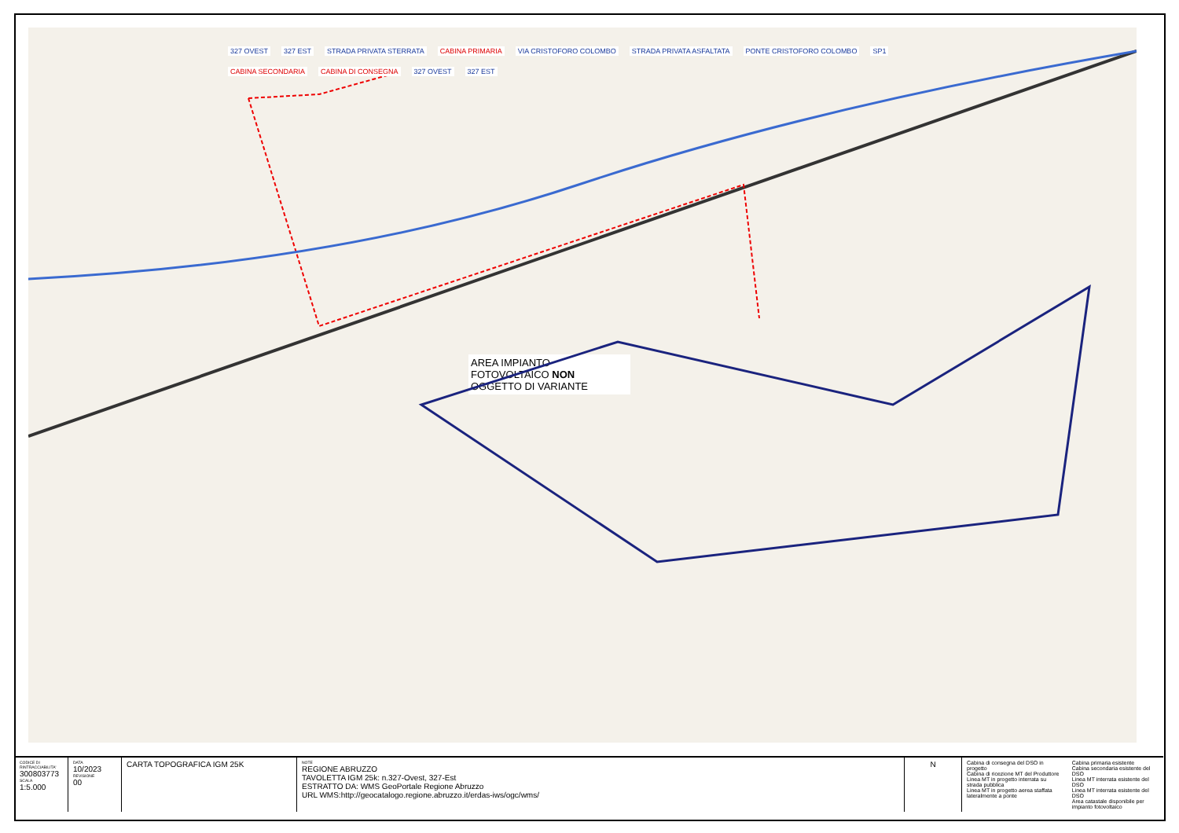327 OVEST 327 EST STRADA PRIVATA STERRATA CABINA PRIMARIA VIA CRISTOFORO COLOMBO STRADA PRIVATA ASFALTATA PONTE CRISTOFORO COLOMBO SP1 CABINA SECONDARIA CABINA DI CONSEGNA 327 OVEST 327 EST
AREA IMPIANTO FOTOVOLTAICO NON OGGETTO DI VARIANTE
| CODICE DI RINTRACCIABILITA' 300803773 SCALA 1:5.000 | DATA 10/2023 REVISIONE 00 | CARTA TOPOGRAFICA IGM 25K | NOTE REGIONE ABRUZZO TAVOLETTA IGM 25k: n.327-Ovest, 327-Est ESTRATTO DA: WMS GeoPortale Regione Abruzzo URL WMS:http://geocatalogo.regione.abruzzo.it/erdas-iws/ogc/wms/ | N | Cabina di consegna del DSO in progetto Cabina di ricezione MT del Produttore Linea MT in progetto interrata su strada pubblica Linea MT in progetto aerea staffata lateralmente a ponte | Cabina primaria esistente Cabina secondaria esistente del DSO Linea MT interrata esistente del DSO Linea MT interrata esistente del DSO Area catastale disponibile per impianto fotovoltaico |